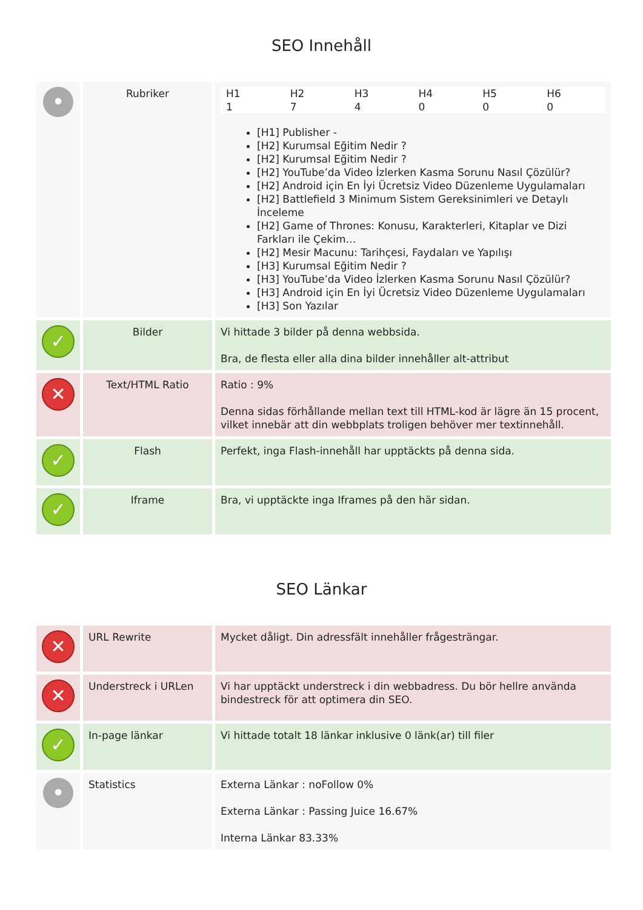SEO Innehåll
| • | Rubriker | / H1 / H2 / H3 / H4 / H5 / H6 / / 1 / 7 / 4 / 0 / 0 / 0 / [H1] Publisher - [H2] Kurumsal Eğitim Nedir ? [H2] Kurumsal Eğitim Nedir ? [H2] YouTube’da Video İzlerken Kasma Sorunu Nasıl Çözülür? [H2] Android için En İyi Ücretsiz Video Düzenleme Uygulamaları [H2] Battlefield 3 Minimum Sistem Gereksinimleri ve Detaylı İnceleme [H2] Game of Thrones: Konusu, Karakterleri, Kitaplar ve Dizi Farkları ile Çekim… [H2] Mesir Macunu: Tarihçesi, Faydaları ve Yapılışı [H3] Kurumsal Eğitim Nedir ? [H3] YouTube’da Video İzlerken Kasma Sorunu Nasıl Çözülür? [H3] Android için En İyi Ücretsiz Video Düzenleme Uygulamaları [H3] Son Yazılar |
| ✓ | Bilder | Vi hittade 3 bilder på denna webbsida. Bra, de flesta eller alla dina bilder innehåller alt-attribut |
| ✕ | Text/HTML Ratio | Ratio : 9% Denna sidas förhållande mellan text till HTML-kod är lägre än 15 procent, vilket innebär att din webbplats troligen behöver mer textinnehåll. |
| ✓ | Flash | Perfekt, inga Flash-innehåll har upptäckts på denna sida. |
| ✓ | Iframe | Bra, vi upptäckte inga Iframes på den här sidan. |
SEO Länkar
| ✕ | URL Rewrite | Mycket dåligt. Din adressfält innehåller frågesträngar. |
| ✕ | Understreck i URLen | Vi har upptäckt understreck i din webbadress. Du bör hellre använda bindestreck för att optimera din SEO. |
| ✓ | In-page länkar | Vi hittade totalt 18 länkar inklusive 0 länk(ar) till filer |
| • | Statistics | Externa Länkar : noFollow 0% Externa Länkar : Passing Juice 16.67% Interna Länkar 83.33% |